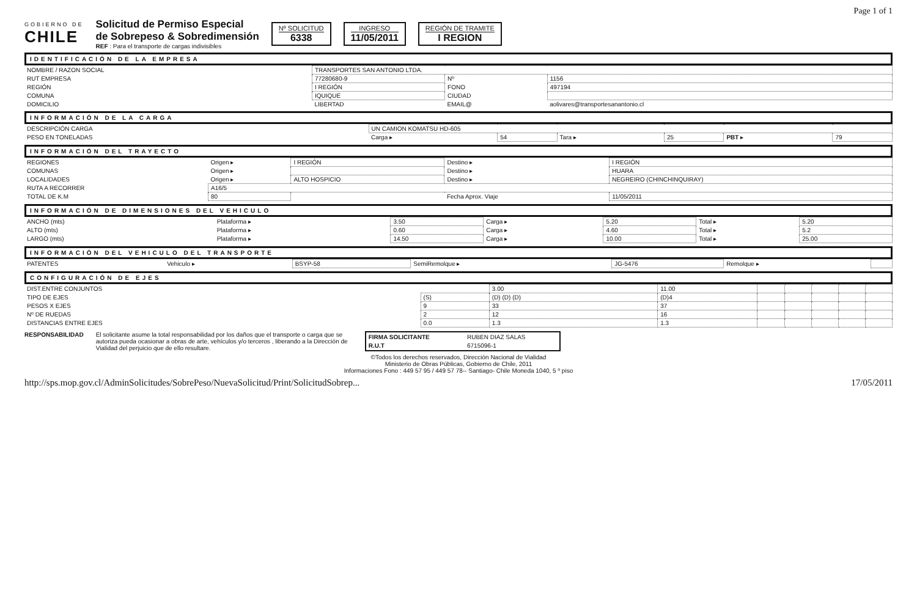Page 1 of 1
GOBIERNO DE
CHILE
Solicitud de Permiso Especial
de Sobrepeso & Sobredimensión
REF : Para el transporte de cargas indivisibles
Nº SOLICITUD
6338
INGRESO
11/05/2011
REGIÓN DE TRAMITE
I REGION
IDENTIFICACIÓN DE LA EMPRESA
| NOMBRE / RAZON SOCIAL | TRANSPORTES SAN ANTONIO LTDA. | | |
| RUT EMPRESA | 77280680-9 | Nº | 1156 |
| REGIÓN | I REGIÓN | FONO | 497194 |
| COMUNA | IQUIQUE | CIUDAD | |
| DOMICILIO | LIBERTAD | EMAIL@ | aolivares@transportesanantonio.cl |
INFORMACIÓN DE LA CARGA
| DESCRIPCIÓN CARGA | UN CAMION KOMATSU HD-605 | | | | | |
| PESO EN TONELADAS | Carga ▸ | 54 | Tara ▸ | 25 | PBT ▸ | 79 |
INFORMACIÓN DEL TRAYECTO
| REGIONES | Origen ▸ | I REGIÓN | Destino ▸ | I REGIÓN |
| COMUNAS | Origen ▸ | | Destino ▸ | HUARA |
| LOCALIDADES | Origen ▸ | ALTO HOSPICIO | Destino ▸ | NEGREIRO (CHINCHINQUIRAY) |
| RUTA A RECORRER | A16/5 | | | |
| TOTAL DE K.M | 80 | | Fecha Aprox. Viaje | 11/05/2011 |
INFORMACIÓN DE DIMENSIONES DEL VEHICULO
| ANCHO (mts) | Plataforma ▸ | 3.50 | Carga ▸ | 5.20 | Total ▸ | 5.20 |
| ALTO (mts) | Plataforma ▸ | 0.60 | Carga ▸ | 4.60 | Total ▸ | 5.2 |
| LARGO (mts) | Plataforma ▸ | 14.50 | Carga ▸ | 10.00 | Total ▸ | 25.00 |
INFORMACIÓN DEL VEHICULO DEL TRANSPORTE
| PATENTES | Vehiculo ▸ | BSYP-58 | SemiRemolque ▸ | JG-5476 | Remolque ▸ | |
CONFIGURACIÓN DE EJES
| DIST.ENTRE CONJUNTOS | | 3.00 | 11.00 | | | | | |
| TIPO DE EJES | (S) | (D) (D) (D) | (D)4 | | | | | |
| PESOS X EJES | 9 | 33 | 37 | | | | | |
| Nº DE RUEDAS | 2 | 12 | 16 | | | | | |
| DISTANCIAS ENTRE EJES | 0.0 | 1.3 | 1.3 | | | | | |
RESPONSABILIDAD El solicitante asume la total responsabilidad por los daños que el transporte o carga que se autoriza pueda ocasionar a obras de arte, vehículos y/o terceros , liberando a la Dirección de Vialidad del perjuicio que de ello resultare.
| FIRMA SOLICITANTE | RUBEN DIAZ SALAS |
| R.U.T | 6715096-1 |
©Todos los derechos reservados, Dirección Nacional de Vialidad
Ministerio de Obras Públicas, Gobierno de Chile, 2011
Informaciones Fono : 449 57 95 / 449 57 78-- Santiago- Chile Moneda 1040, 5 º piso
http://sps.mop.gov.cl/AdminSolicitudes/SobrePeso/NuevaSolicitud/Print/SolicitudSobrep... 17/05/2011